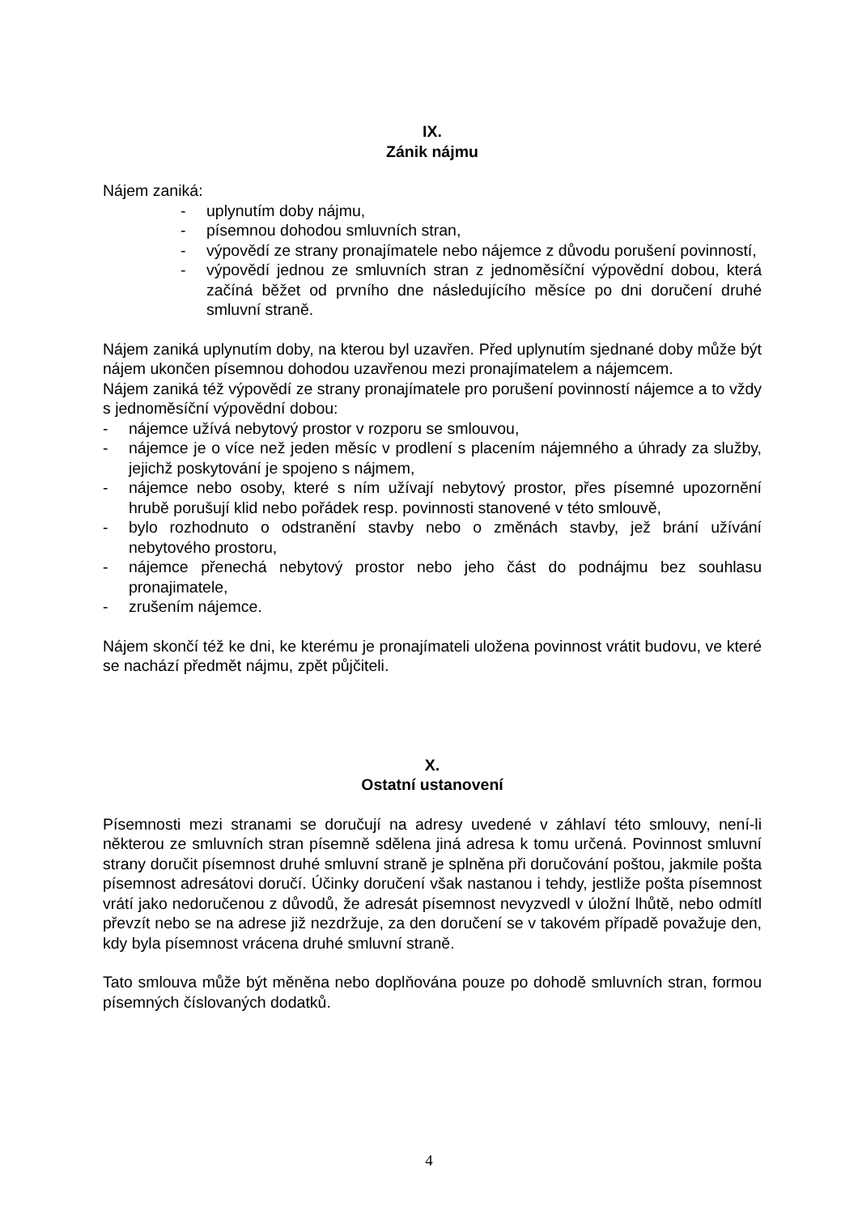IX.
Zánik nájmu
Nájem zaniká:
- uplynutím doby nájmu,
- písemnou dohodou smluvních stran,
- výpovědí ze strany pronajímatele nebo nájemce z důvodu porušení povinností,
- výpovědí jednou ze smluvních stran z jednoměsíční výpovědní dobou, která začíná běžet od prvního dne následujícího měsíce po dni doručení druhé smluvní straně.
Nájem zaniká uplynutím doby, na kterou byl uzavřen. Před uplynutím sjednané doby může být nájem ukončen písemnou dohodou uzavřenou mezi pronajímatelem a nájemcem.
Nájem zaniká též výpovědí ze strany pronajímatele pro porušení povinností nájemce a to vždy s jednoměsíční výpovědní dobou:
- nájemce užívá nebytový prostor v rozporu se smlouvou,
- nájemce je o více než jeden měsíc v prodlení s placením nájemného a úhrady za služby, jejichž poskytování je spojeno s nájmem,
- nájemce nebo osoby, které s ním užívají nebytový prostor, přes písemné upozornění hrubě porušují klid nebo pořádek resp. povinnosti stanovené v této smlouvě,
- bylo rozhodnuto o odstranění stavby nebo o změnách stavby, jež brání užívání nebytového prostoru,
- nájemce přenechá nebytový prostor nebo jeho část do podnájmu bez souhlasu pronajimatele,
- zrušením nájemce.
Nájem skončí též ke dni, ke kterému je pronajímateli uložena povinnost vrátit budovu, ve které se nachází předmět nájmu, zpět půjčiteli.
X.
Ostatní ustanovení
Písemnosti mezi stranami se doručují na adresy uvedené v záhlaví této smlouvy, není-li některou ze smluvních stran písemně sdělena jiná adresa k tomu určená. Povinnost smluvní strany doručit písemnost druhé smluvní straně je splněna při doručování poštou, jakmile pošta písemnost adresátovi doručí. Účinky doručení však nastanou i tehdy, jestliže pošta písemnost vrátí jako nedoručenou z důvodů, že adresát písemnost nevyzvedl v úložní lhůtě, nebo odmítl převzít nebo se na adrese již nezdržuje, za den doručení se v takovém případě považuje den, kdy byla písemnost vrácena druhé smluvní straně.
Tato smlouva může být měněna nebo doplňována pouze po dohodě smluvních stran, formou písemných číslovaných dodatků.
4